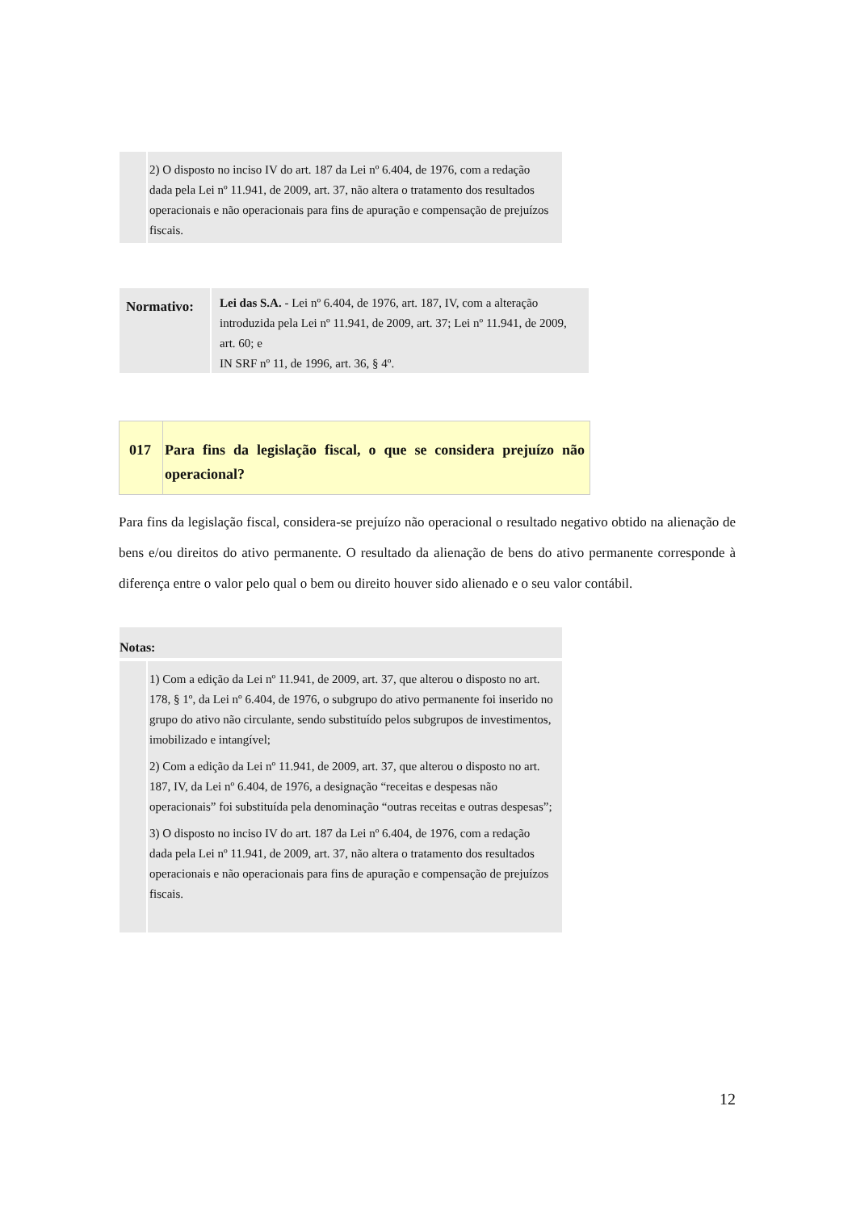2) O disposto no inciso IV do art. 187 da Lei nº 6.404, de 1976, com a redação dada pela Lei nº 11.941, de 2009, art. 37, não altera o tratamento dos resultados operacionais e não operacionais para fins de apuração e compensação de prejuízos fiscais.
Normativo:
Lei das S.A. - Lei nº 6.404, de 1976, art. 187, IV, com a alteração introduzida pela Lei nº 11.941, de 2009, art. 37; Lei nº 11.941, de 2009, art. 60; e
IN SRF nº 11, de 1996, art. 36, § 4º.
017 Para fins da legislação fiscal, o que se considera prejuízo não operacional?
Para fins da legislação fiscal, considera-se prejuízo não operacional o resultado negativo obtido na alienação de bens e/ou direitos do ativo permanente. O resultado da alienação de bens do ativo permanente corresponde à diferença entre o valor pelo qual o bem ou direito houver sido alienado e o seu valor contábil.
Notas:
1) Com a edição da Lei nº 11.941, de 2009, art. 37, que alterou o disposto no art. 178, § 1º, da Lei nº 6.404, de 1976, o subgrupo do ativo permanente foi inserido no grupo do ativo não circulante, sendo substituído pelos subgrupos de investimentos, imobilizado e intangível;
2) Com a edição da Lei nº 11.941, de 2009, art. 37, que alterou o disposto no art. 187, IV, da Lei nº 6.404, de 1976, a designação “receitas e despesas não operacionais” foi substituída pela denominação “outras receitas e outras despesas”;
3) O disposto no inciso IV do art. 187 da Lei nº 6.404, de 1976, com a redação dada pela Lei nº 11.941, de 2009, art. 37, não altera o tratamento dos resultados operacionais e não operacionais para fins de apuração e compensação de prejuízos fiscais.
12